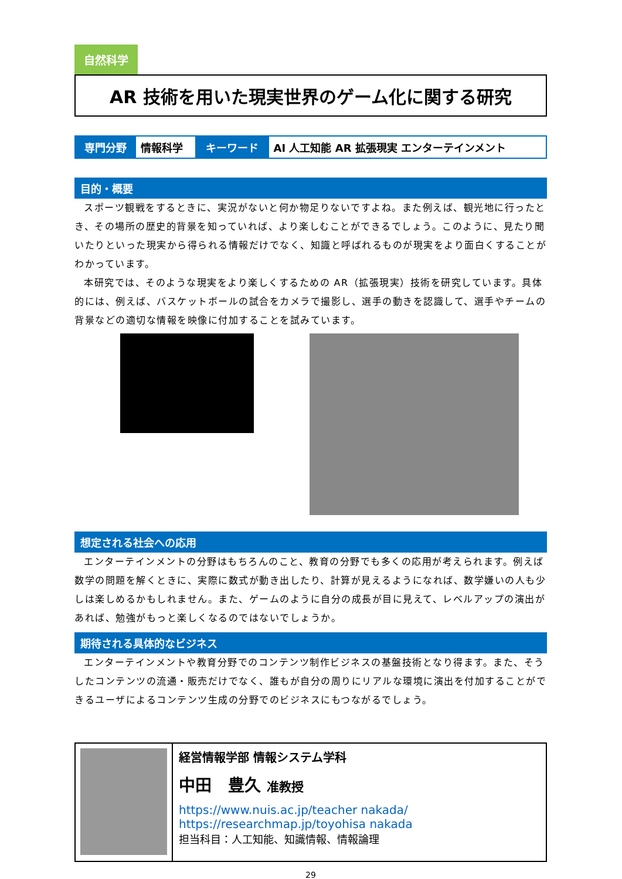自然科学
AR 技術を用いた現実世界のゲーム化に関する研究
| 専門分野 | 情報科学 | キーワード | AI 人工知能 AR 拡張現実 エンターテインメント |
目的・概要
スポーツ観戦をするときに、実況がないと何か物足りないですよね。また例えば、観光地に行ったとき、その場所の歴史的背景を知っていれば、より楽しむことができるでしょう。このように、見たり聞いたりといった現実から得られる情報だけでなく、知識と呼ばれるものが現実をより面白くすることがわかっています。
本研究では、そのような現実をより楽しくするための AR（拡張現実）技術を研究しています。具体的には、例えば、バスケットボールの試合をカメラで撮影し、選手の動きを認識して、選手やチームの背景などの適切な情報を映像に付加することを試みています。
想定される社会への応用
エンターテインメントの分野はもちろんのこと、教育の分野でも多くの応用が考えられます。例えば数学の問題を解くときに、実際に数式が動き出したり、計算が見えるようになれば、数学嫌いの人も少しは楽しめるかもしれません。また、ゲームのように自分の成長が目に見えて、レベルアップの演出があれば、勉強がもっと楽しくなるのではないでしょうか。
期待される具体的なビジネス
エンターテインメントや教育分野でのコンテンツ制作ビジネスの基盤技術となり得ます。また、そうしたコンテンツの流通・販売だけでなく、誰もが自分の周りにリアルな環境に演出を付加することができるユーザによるコンテンツ生成の分野でのビジネスにもつながるでしょう。
経営情報学部 情報システム学科
中田　豊久 准教授
https://www.nuis.ac.jp/teacher nakada/
https://researchmap.jp/toyohisa nakada
担当科目：人工知能、知識情報、情報論理
29